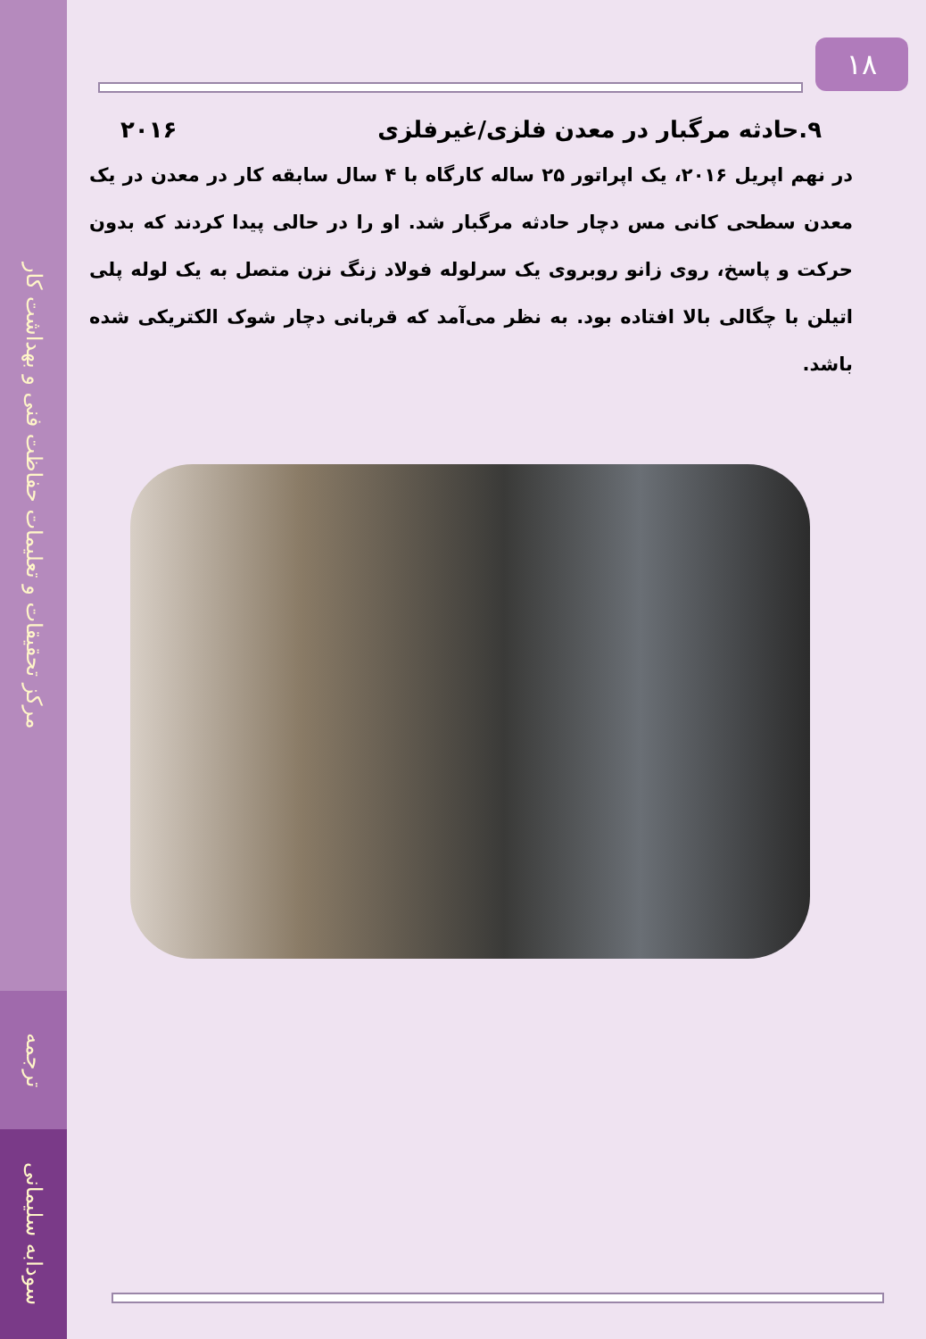مرکز تحقیقات و تعلیمات حفاظت فنی و بهداشت کار
ترجمه
سودابه سلیمانی
۱۸
۹.حادثه مرگبار در معدن فلزی/غیرفلزی ۲۰۱۶
در نهم اپریل ۲۰۱۶، یک اپراتور ۲۵ ساله کارگاه با ۴ سال سابقه کار در معدن در یک معدن سطحی کانی مس دچار حادثه مرگبار شد. او را در حالی پیدا کردند که بدون حرکت و پاسخ، روی زانو روبروی یک سرلوله فولاد زنگ نزن متصل به یک لوله پلی اتیلن با چگالی بالا افتاده بود. به نظر می‌آمد که قربانی دچار شوک الکتریکی شده باشد.